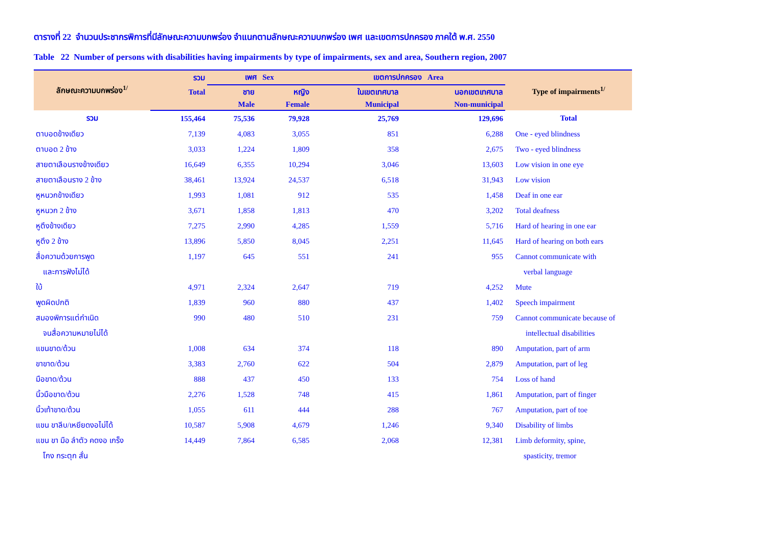ตารางที่ 22 จำนวนประชากรพิการที่มีลักษณะความบกพร่อง จำแนกตามลักษณะความบกพร่อง เพศ และเขตการปกครอง ภาคใต้ พ.ศ. 2550
Table 22 Number of persons with disabilities having impairments by type of impairments, sex and area, Southern region, 2007
| ลักษณะความบกพร่อง<sup>1/</sup> | รวม | เพศ Sex | | เขตการปกครอง Area | | Type of impairments<sup>1/</sup> |
| --- | --- | --- | --- | --- | --- | --- |
| | Total | ชาย | หญิง | ในเขตเทศบาล | นอกเขตเทศบาล | |
| | | Male | Female | Municipal | Non-municipal | |
| รวม | 155,464 | 75,536 | 79,928 | 25,769 | 129,696 | Total |
| ตาบอดข้างเดียว | 7,139 | 4,083 | 3,055 | 851 | 6,288 | One - eyed blindness |
| ตาบอด 2 ข้าง | 3,033 | 1,224 | 1,809 | 358 | 2,675 | Two - eyed blindness |
| สายตาเลือนรางข้างเดียว | 16,649 | 6,355 | 10,294 | 3,046 | 13,603 | Low vision in one eye |
| สายตาเลือนราง 2 ข้าง | 38,461 | 13,924 | 24,537 | 6,518 | 31,943 | Low vision |
| หูหนวกข้างเดียว | 1,993 | 1,081 | 912 | 535 | 1,458 | Deaf in one ear |
| หูหนวก 2 ข้าง | 3,671 | 1,858 | 1,813 | 470 | 3,202 | Total deafness |
| หูตึงข้างเดียว | 7,275 | 2,990 | 4,285 | 1,559 | 5,716 | Hard of hearing in one ear |
| หูตึง 2 ข้าง | 13,896 | 5,850 | 8,045 | 2,251 | 11,645 | Hard of hearing on both ears |
| สื่อความด้วยการพูด | 1,197 | 645 | 551 | 241 | 955 | Cannot communicate with |
| และการฟังไม่ได้ | | | | | | verbal language |
| ใบ้ | 4,971 | 2,324 | 2,647 | 719 | 4,252 | Mute |
| พูดผิดปกติ | 1,839 | 960 | 880 | 437 | 1,402 | Speech impairment |
| สมองพิการแต่กำเนิด | 990 | 480 | 510 | 231 | 759 | Cannot communicate because of |
| จนสื่อความหมายไม่ได้ | | | | | | intellectual disabilities |
| แขนขาด/ด้วน | 1,008 | 634 | 374 | 118 | 890 | Amputation, part of arm |
| ขาขาด/ด้วน | 3,383 | 2,760 | 622 | 504 | 2,879 | Amputation, part of leg |
| มือขาด/ด้วน | 888 | 437 | 450 | 133 | 754 | Loss of hand |
| นิ้วมือขาด/ด้วน | 2,276 | 1,528 | 748 | 415 | 1,861 | Amputation, part of finger |
| นิ้วเท้าขาด/ด้วน | 1,055 | 611 | 444 | 288 | 767 | Amputation, part of toe |
| แขน ขาลีบ/เหยียดงอไม่ได้ | 10,587 | 5,908 | 4,679 | 1,246 | 9,340 | Disability of limbs |
| แขน ขา มือ ลำตัว คดงอ เกร็ง | 14,449 | 7,864 | 6,585 | 2,068 | 12,381 | Limb deformity, spine, |
| โกง กระตุก สั่น | | | | | | spasticity, tremor |